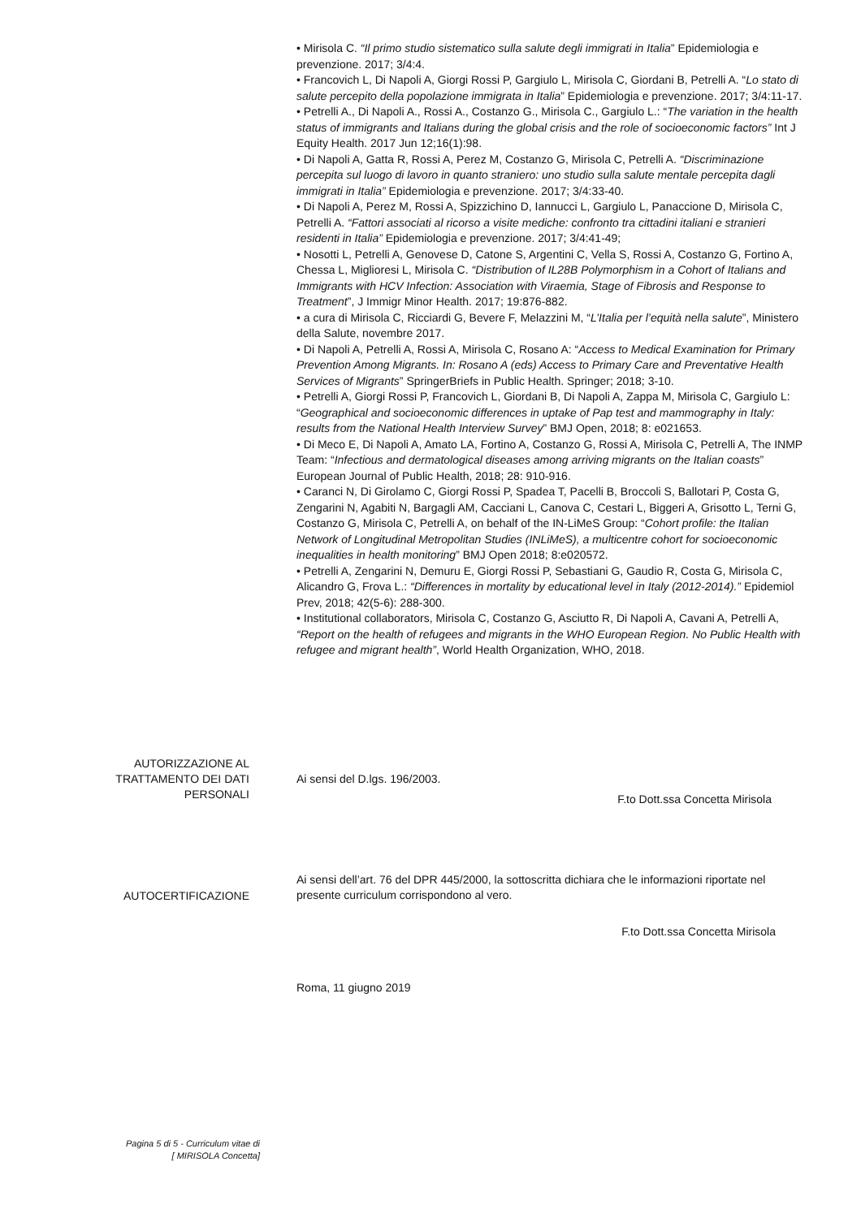• Mirisola C. “Il primo studio sistematico sulla salute degli immigrati in Italia” Epidemiologia e prevenzione. 2017; 3/4:4.
• Francovich L, Di Napoli A, Giorgi Rossi P, Gargiulo L, Mirisola C, Giordani B, Petrelli A. “Lo stato di salute percepito della popolazione immigrata in Italia” Epidemiologia e prevenzione. 2017; 3/4:11-17.
• Petrelli A., Di Napoli A., Rossi A., Costanzo G., Mirisola C., Gargiulo L.: “The variation in the health status of immigrants and Italians during the global crisis and the role of socioeconomic factors” Int J Equity Health. 2017 Jun 12;16(1):98.
• Di Napoli A, Gatta R, Rossi A, Perez M, Costanzo G, Mirisola C, Petrelli A. “Discriminazione percepita sul luogo di lavoro in quanto straniero: uno studio sulla salute mentale percepita dagli immigrati in Italia” Epidemiologia e prevenzione. 2017; 3/4:33-40.
• Di Napoli A, Perez M, Rossi A, Spizzichino D, Iannucci L, Gargiulo L, Panaccione D, Mirisola C, Petrelli A. “Fattori associati al ricorso a visite mediche: confronto tra cittadini italiani e stranieri residenti in Italia” Epidemiologia e prevenzione. 2017; 3/4:41-49;
• Nosotti L, Petrelli A, Genovese D, Catone S, Argentini C, Vella S, Rossi A, Costanzo G, Fortino A, Chessa L, Miglioresi L, Mirisola C. “Distribution of IL28B Polymorphism in a Cohort of Italians and Immigrants with HCV Infection: Association with Viraemia, Stage of Fibrosis and Response to Treatment”, J Immigr Minor Health. 2017; 19:876-882.
• a cura di Mirisola C, Ricciardi G, Bevere F, Melazzini M, “L’Italia per l’equità nella salute”, Ministero della Salute, novembre 2017.
• Di Napoli A, Petrelli A, Rossi A, Mirisola C, Rosano A: “Access to Medical Examination for Primary Prevention Among Migrants. In: Rosano A (eds) Access to Primary Care and Preventative Health Services of Migrants” SpringerBriefs in Public Health. Springer; 2018; 3-10.
• Petrelli A, Giorgi Rossi P, Francovich L, Giordani B, Di Napoli A, Zappa M, Mirisola C, Gargiulo L: “Geographical and socioeconomic differences in uptake of Pap test and mammography in Italy: results from the National Health Interview Survey” BMJ Open, 2018; 8: e021653.
• Di Meco E, Di Napoli A, Amato LA, Fortino A, Costanzo G, Rossi A, Mirisola C, Petrelli A, The INMP Team: “Infectious and dermatological diseases among arriving migrants on the Italian coasts” European Journal of Public Health, 2018; 28: 910-916.
• Caranci N, Di Girolamo C, Giorgi Rossi P, Spadea T, Pacelli B, Broccoli S, Ballotari P, Costa G, Zengarini N, Agabiti N, Bargagli AM, Cacciani L, Canova C, Cestari L, Biggeri A, Grisotto L, Terni G, Costanzo G, Mirisola C, Petrelli A, on behalf of the IN-LiMeS Group: “Cohort profile: the Italian Network of Longitudinal Metropolitan Studies (INLiMeS), a multicentre cohort for socioeconomic inequalities in health monitoring” BMJ Open 2018; 8:e020572.
• Petrelli A, Zengarini N, Demuru E, Giorgi Rossi P, Sebastiani G, Gaudio R, Costa G, Mirisola C, Alicandro G, Frova L.: “Differences in mortality by educational level in Italy (2012-2014).” Epidemiol Prev, 2018; 42(5-6): 288-300.
• Institutional collaborators, Mirisola C, Costanzo G, Asciutto R, Di Napoli A, Cavani A, Petrelli A, “Report on the health of refugees and migrants in the WHO European Region. No Public Health with refugee and migrant health”, World Health Organization, WHO, 2018.
AUTORIZZAZIONE AL
TRATTAMENTO DEI DATI
PERSONALI
Ai sensi del D.lgs. 196/2003.
F.to Dott.ssa Concetta Mirisola
AUTOCERTIFICAZIONE
Ai sensi dell’art. 76 del DPR 445/2000, la sottoscritta dichiara che le informazioni riportate nel presente curriculum corrispondono al vero.
F.to Dott.ssa Concetta Mirisola
Roma, 11 giugno 2019
Pagina 5 di 5 - Curriculum vitae di
[ MIRISOLA Concetta]